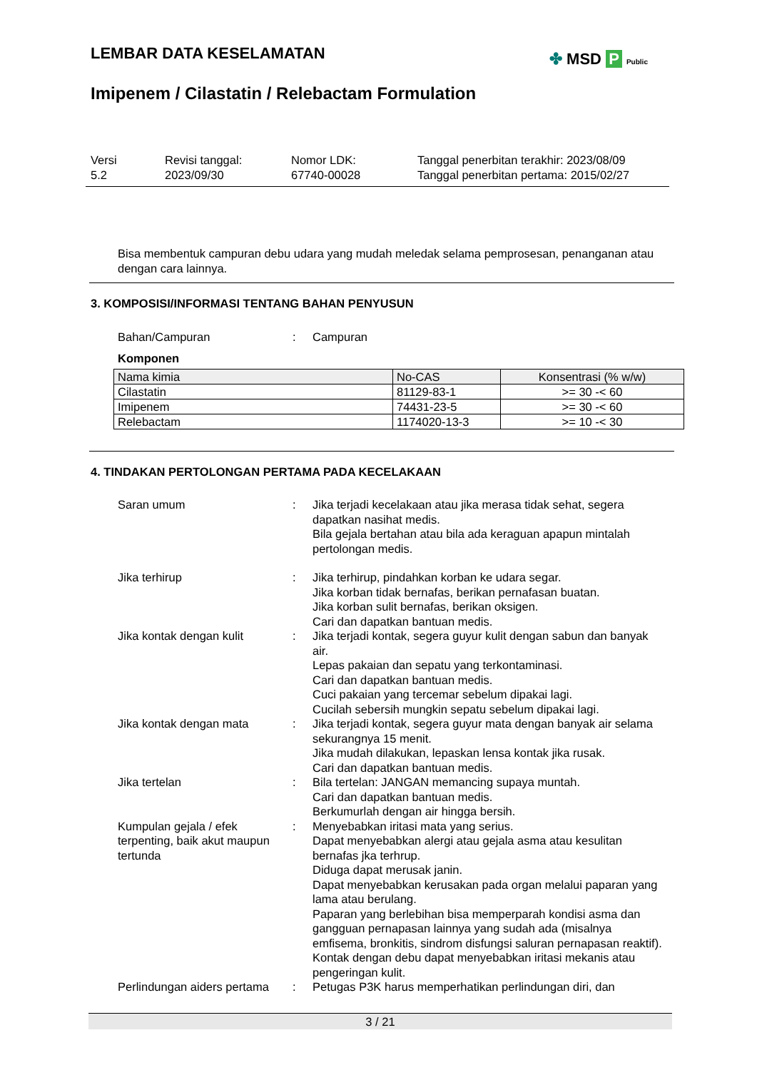LEMBAR DATA KESELAMATAN
Imipenem / Cilastatin / Relebactam Formulation
✤ MSD P Public
Versi
5.2
Revisi tanggal:
2023/09/30
Nomor LDK:
67740-00028
Tanggal penerbitan terakhir: 2023/08/09
Tanggal penerbitan pertama: 2015/02/27
Bisa membentuk campuran debu udara yang mudah meledak selama pemprosesan, penanganan atau dengan cara lainnya.
3. KOMPOSISI/INFORMASI TENTANG BAHAN PENYUSUN
Bahan/Campuran : Campuran
Komponen
| Nama kimia | No-CAS | Konsentrasi (% w/w) |
| --- | --- | --- |
| Cilastatin | 81129-83-1 | >= 30 -< 60 |
| Imipenem | 74431-23-5 | >= 30 -< 60 |
| Relebactam | 1174020-13-3 | >= 10 -< 30 |
4. TINDAKAN PERTOLONGAN PERTAMA PADA KECELAKAAN
Saran umum : Jika terjadi kecelakaan atau jika merasa tidak sehat, segera dapatkan nasihat medis.
Bila gejala bertahan atau bila ada keraguan apapun mintalah pertolongan medis.
Jika terhirup : Jika terhirup, pindahkan korban ke udara segar.
Jika korban tidak bernafas, berikan pernafasan buatan.
Jika korban sulit bernafas, berikan oksigen.
Cari dan dapatkan bantuan medis.
Jika kontak dengan kulit : Jika terjadi kontak, segera guyur kulit dengan sabun dan banyak air.
Lepas pakaian dan sepatu yang terkontaminasi.
Cari dan dapatkan bantuan medis.
Cuci pakaian yang tercemar sebelum dipakai lagi.
Cucilah sebersih mungkin sepatu sebelum dipakai lagi.
Jika kontak dengan mata : Jika terjadi kontak, segera guyur mata dengan banyak air selama sekurangnya 15 menit.
Jika mudah dilakukan, lepaskan lensa kontak jika rusak.
Cari dan dapatkan bantuan medis.
Jika tertelan : Bila tertelan: JANGAN memancing supaya muntah.
Cari dan dapatkan bantuan medis.
Berkumurlah dengan air hingga bersih.
Kumpulan gejala / efek terpenting, baik akut maupun tertunda
: Menyebabkan iritasi mata yang serius.
Dapat menyebabkan alergi atau gejala asma atau kesulitan bernafas jka terhrup.
Diduga dapat merusak janin.
Dapat menyebabkan kerusakan pada organ melalui paparan yang lama atau berulang.
Paparan yang berlebihan bisa memperparah kondisi asma dan gangguan pernapasan lainnya yang sudah ada (misalnya emfisema, bronkitis, sindrom disfungsi saluran pernapasan reaktif).
Kontak dengan debu dapat menyebabkan iritasi mekanis atau pengeringan kulit.
Perlindungan aiders pertama
: Petugas P3K harus memperhatikan perlindungan diri, dan
3 / 21